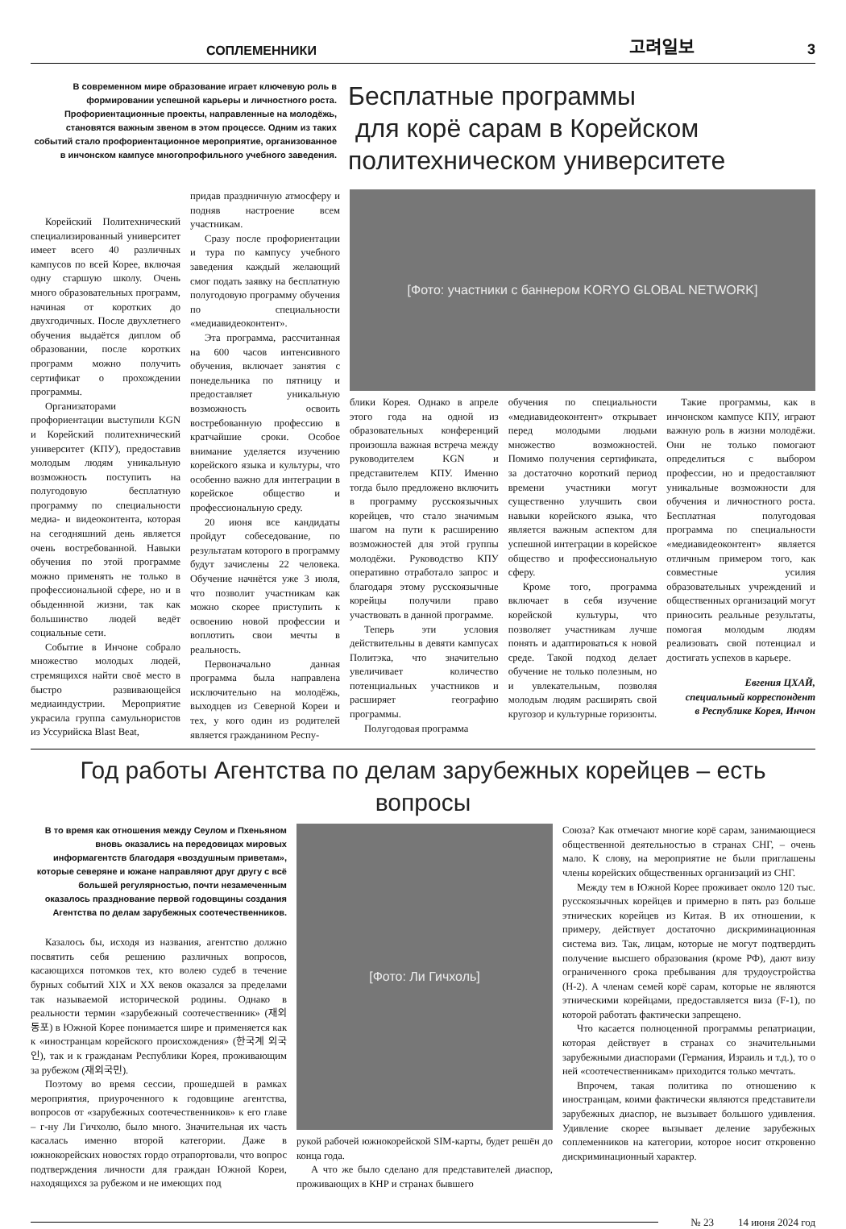СОПЛЕМЕННИКИ 고려일보 3
В современном мире образование играет ключевую роль в формировании успешной карьеры и личностного роста. Профориентационные проекты, направленные на молодёжь, становятся важным звеном в этом процессе. Одним из таких событий стало профориентационное мероприятие, организованное в инчонском кампусе многопрофильного учебного заведения.
Бесплатные программы
для корё сарам в Корейском
политехническом университете
Корейский Политехнический специализированный университет имеет всего 40 различных кампусов по всей Корее, включая одну старшую школу. Очень много образовательных программ, начиная от коротких до двухгодичных. После двухлетнего обучения выдаётся диплом об образовании, после коротких программ можно получить сертификат о прохождении программы.
Организаторами профориентации выступили KGN и Корейский политехнический университет (КПУ), предоставив молодым людям уникальную возможность поступить на полугодовую бесплатную программу по специальности медиа- и видеоконтента, которая на сегодняшний день является очень востребованной. Навыки обучения по этой программе можно применять не только в профессиональной сфере, но и в обыденнной жизни, так как большинство людей ведёт социальные сети.
Событие в Инчоне собрало множество молодых людей, стремящихся найти своё место в быстро развивающейся медиаиндустрии. Мероприятие украсила группа самульнористов из Уссурийска Blast Beat,
придав праздничную атмосферу и подняв настроение всем участникам.
Сразу после профориентации и тура по кампусу учебного заведения каждый желающий смог подать заявку на бесплатную полугодовую программу обучения по специальности «медиавидеоконтент».
Эта программа, рассчитанная на 600 часов интенсивного обучения, включает занятия с понедельника по пятницу и предоставляет уникальную возможность освоить востребованную профессию в кратчайшие сроки. Особое внимание уделяется изучению корейского языка и культуры, что особенно важно для интеграции в корейское общество и профессиональную среду.
20 июня все кандидаты пройдут собеседование, по результатам которого в программу будут зачислены 22 человека. Обучение начнётся уже 3 июля, что позволит участникам как можно скорее приступить к освоению новой профессии и воплотить свои мечты в реальность.
Первоначально данная программа была направлена исключительно на молодёжь, выходцев из Северной Кореи и тех, у кого один из родителей является гражданином Респу-
[Фото: участники с баннером KORYO GLOBAL NETWORK]
блики Корея. Однако в апреле этого года на одной из образовательных конференций произошла важная встреча между руководителем KGN и представителем КПУ. Именно тогда было предложено включить в программу русскоязычных корейцев, что стало значимым шагом на пути к расширению возможностей для этой группы молодёжи. Руководство КПУ оперативно отработало запрос и благодаря этому русскоязычные корейцы получили право участвовать в данной программе.
Теперь эти условия действительны в девяти кампусах Политэка, что значительно увеличивает количество потенциальных участников и расширяет географию программы.
Полугодовая программа
обучения по специальности «медиавидеоконтент» открывает перед молодыми людьми множество возможностей. Помимо получения сертификата, за достаточно короткий период времени участники могут существенно улучшить свои навыки корейского языка, что является важным аспектом для успешной интеграции в корейское общество и профессиональную сферу.
Кроме того, программа включает в себя изучение корейской культуры, что позволяет участникам лучше понять и адаптироваться к новой среде. Такой подход делает обучение не только полезным, но и увлекательным, позволяя молодым людям расширять свой кругозор и культурные горизонты.
Такие программы, как в инчонском кампусе КПУ, играют важную роль в жизни молодёжи. Они не только помогают определиться с выбором профессии, но и предоставляют уникальные возможности для обучения и личностного роста. Бесплатная полугодовая программа по специальности «медиавидеоконтент» является отличным примером того, как совместные усилия образовательных учреждений и общественных организаций могут приносить реальные результаты, помогая молодым людям реализовать свой потенциал и достигать успехов в карьере.
Евгения ЦХАЙ,
специальный корреспондент
в Республике Корея, Инчон
Год работы Агентства по делам зарубежных корейцев – есть вопросы
В то время как отношения между Сеулом и Пхеньяном вновь оказались на передовицах мировых информагентств благодаря «воздушным приветам», которые северяне и южане направляют друг другу с всё большей регулярностью, почти незамеченным оказалось празднование первой годовщины создания Агентства по делам зарубежных соотечественников.
Казалось бы, исходя из названия, агентство должно посвятить себя решению различных вопросов, касающихся потомков тех, кто волею судеб в течение бурных событий XIX и XX веков оказался за пределами так называемой исторической родины. Однако в реальности термин «зарубежный соотечественник» (재외동포) в Южной Корее понимается шире и применяется как к «иностранцам корейского происхождения» (한국계 외국인), так и к гражданам Республики Корея, проживающим за рубежом (재외국민).
Поэтому во время сессии, прошедшей в рамках мероприятия, приуроченного к годовщине агентства, вопросов от «зарубежных соотечественников» к его главе – г-ну Ли Гичхолю, было много. Значительная их часть касалась именно второй категории. Даже в южнокорейских новостях гордо отрапортовали, что вопрос подтверждения личности для граждан Южной Кореи, находящихся за рубежом и не имеющих под
[Фото: Ли Гичхоль]
рукой рабочей южнокорейской SIM-карты, будет решён до конца года.
А что же было сделано для представителей диаспор, проживающих в КНР и странах бывшего
Союза? Как отмечают многие корё сарам, занимающиеся общественной деятельностью в странах СНГ, – очень мало. К слову, на мероприятие не были приглашены члены корейских общественных организаций из СНГ.
Между тем в Южной Корее проживает около 120 тыс. русскоязычных корейцев и примерно в пять раз больше этнических корейцев из Китая. В их отношении, к примеру, действует достаточно дискриминационная система виз. Так, лицам, которые не могут подтвердить получение высшего образования (кроме РФ), дают визу ограниченного срока пребывания для трудоустройства (H-2). А членам семей корё сарам, которые не являются этническими корейцами, предоставляется виза (F-1), по которой работать фактически запрещено.
Что касается полноценной программы репатриации, которая действует в странах со значительными зарубежными диаспорами (Германия, Израиль и т.д.), то о ней «соотечественникам» приходится только мечтать.
Впрочем, такая политика по отношению к иностранцам, коими фактически являются представители зарубежных диаспор, не вызывает большого удивления. Удивление скорее вызывает деление зарубежных соплеменников на категории, которое носит откровенно дискриминационный характер.
№ 23 14 июня 2024 год